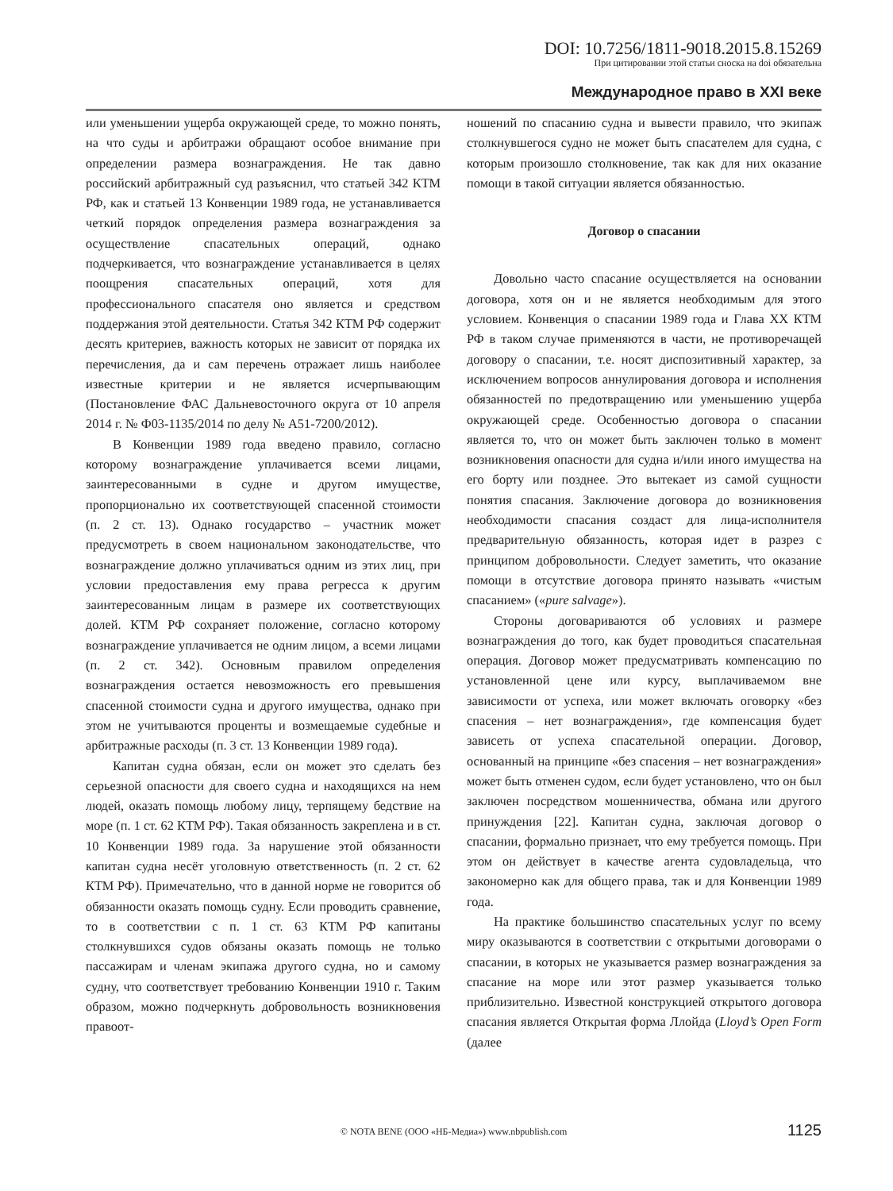DOI: 10.7256/1811-9018.2015.8.15269
При цитировании этой статьи сноска на doi обязательна
Международное право в XXI веке
или уменьшении ущерба окружающей среде, то можно понять, на что суды и арбитражи обращают особое внимание при определении размера вознаграждения. Не так давно российский арбитражный суд разъяснил, что статьей 342 КТМ РФ, как и статьей 13 Конвенции 1989 года, не устанавливается четкий порядок определения размера вознаграждения за осуществление спасательных операций, однако подчеркивается, что вознаграждение устанавливается в целях поощрения спасательных операций, хотя для профессионального спасателя оно является и средством поддержания этой деятельности. Статья 342 КТМ РФ содержит десять критериев, важность которых не зависит от порядка их перечисления, да и сам перечень отражает лишь наиболее известные критерии и не является исчерпывающим (Постановление ФАС Дальневосточного округа от 10 апреля 2014 г. № Ф03-1135/2014 по делу № А51-7200/2012).
В Конвенции 1989 года введено правило, согласно которому вознаграждение уплачивается всеми лицами, заинтересованными в судне и другом имуществе, пропорционально их соответствующей спасенной стоимости (п. 2 ст. 13). Однако государство – участник может предусмотреть в своем национальном законодательстве, что вознаграждение должно уплачиваться одним из этих лиц, при условии предоставления ему права регресса к другим заинтересованным лицам в размере их соответствующих долей. КТМ РФ сохраняет положение, согласно которому вознаграждение уплачивается не одним лицом, а всеми лицами (п. 2 ст. 342). Основным правилом определения вознаграждения остается невозможность его превышения спасенной стоимости судна и другого имущества, однако при этом не учитываются проценты и возмещаемые судебные и арбитражные расходы (п. 3 ст. 13 Конвенции 1989 года).
Капитан судна обязан, если он может это сделать без серьезной опасности для своего судна и находящихся на нем людей, оказать помощь любому лицу, терпящему бедствие на море (п. 1 ст. 62 КТМ РФ). Такая обязанность закреплена и в ст. 10 Конвенции 1989 года. За нарушение этой обязанности капитан судна несёт уголовную ответственность (п. 2 ст. 62 КТМ РФ). Примечательно, что в данной норме не говорится об обязанности оказать помощь судну. Если проводить сравнение, то в соответствии с п. 1 ст. 63 КТМ РФ капитаны столкнувшихся судов обязаны оказать помощь не только пассажирам и членам экипажа другого судна, но и самому судну, что соответствует требованию Конвенции 1910 г. Таким образом, можно подчеркнуть добровольность возникновения правоот-
ношений по спасанию судна и вывести правило, что экипаж столкнувшегося судно не может быть спасателем для судна, с которым произошло столкновение, так как для них оказание помощи в такой ситуации является обязанностью.
Договор о спасании
Довольно часто спасание осуществляется на основании договора, хотя он и не является необходимым для этого условием. Конвенция о спасании 1989 года и Глава XX КТМ РФ в таком случае применяются в части, не противоречащей договору о спасании, т.е. носят диспозитивный характер, за исключением вопросов аннулирования договора и исполнения обязанностей по предотвращению или уменьшению ущерба окружающей среде. Особенностью договора о спасании является то, что он может быть заключен только в момент возникновения опасности для судна и/или иного имущества на его борту или позднее. Это вытекает из самой сущности понятия спасания. Заключение договора до возникновения необходимости спасания создаст для лица-исполнителя предварительную обязанность, которая идет в разрез с принципом добровольности. Следует заметить, что оказание помощи в отсутствие договора принято называть «чистым спасанием» («pure salvage»).
Стороны договариваются об условиях и размере вознаграждения до того, как будет проводиться спасательная операция. Договор может предусматривать компенсацию по установленной цене или курсу, выплачиваемом вне зависимости от успеха, или может включать оговорку «без спасения – нет вознаграждения», где компенсация будет зависеть от успеха спасательной операции. Договор, основанный на принципе «без спасения – нет вознаграждения» может быть отменен судом, если будет установлено, что он был заключен посредством мошенничества, обмана или другого принуждения [22]. Капитан судна, заключая договор о спасании, формально признает, что ему требуется помощь. При этом он действует в качестве агента судовладельца, что закономерно как для общего права, так и для Конвенции 1989 года.
На практике большинство спасательных услуг по всему миру оказываются в соответствии с открытыми договорами о спасании, в которых не указывается размер вознаграждения за спасание на море или этот размер указывается только приблизительно. Известной конструкцией открытого договора спасания является Открытая форма Ллойда (Lloyd’s Open Form (далее
© NOTA BENE (ООО «НБ-Медиа») www.nbpublish.com 1125